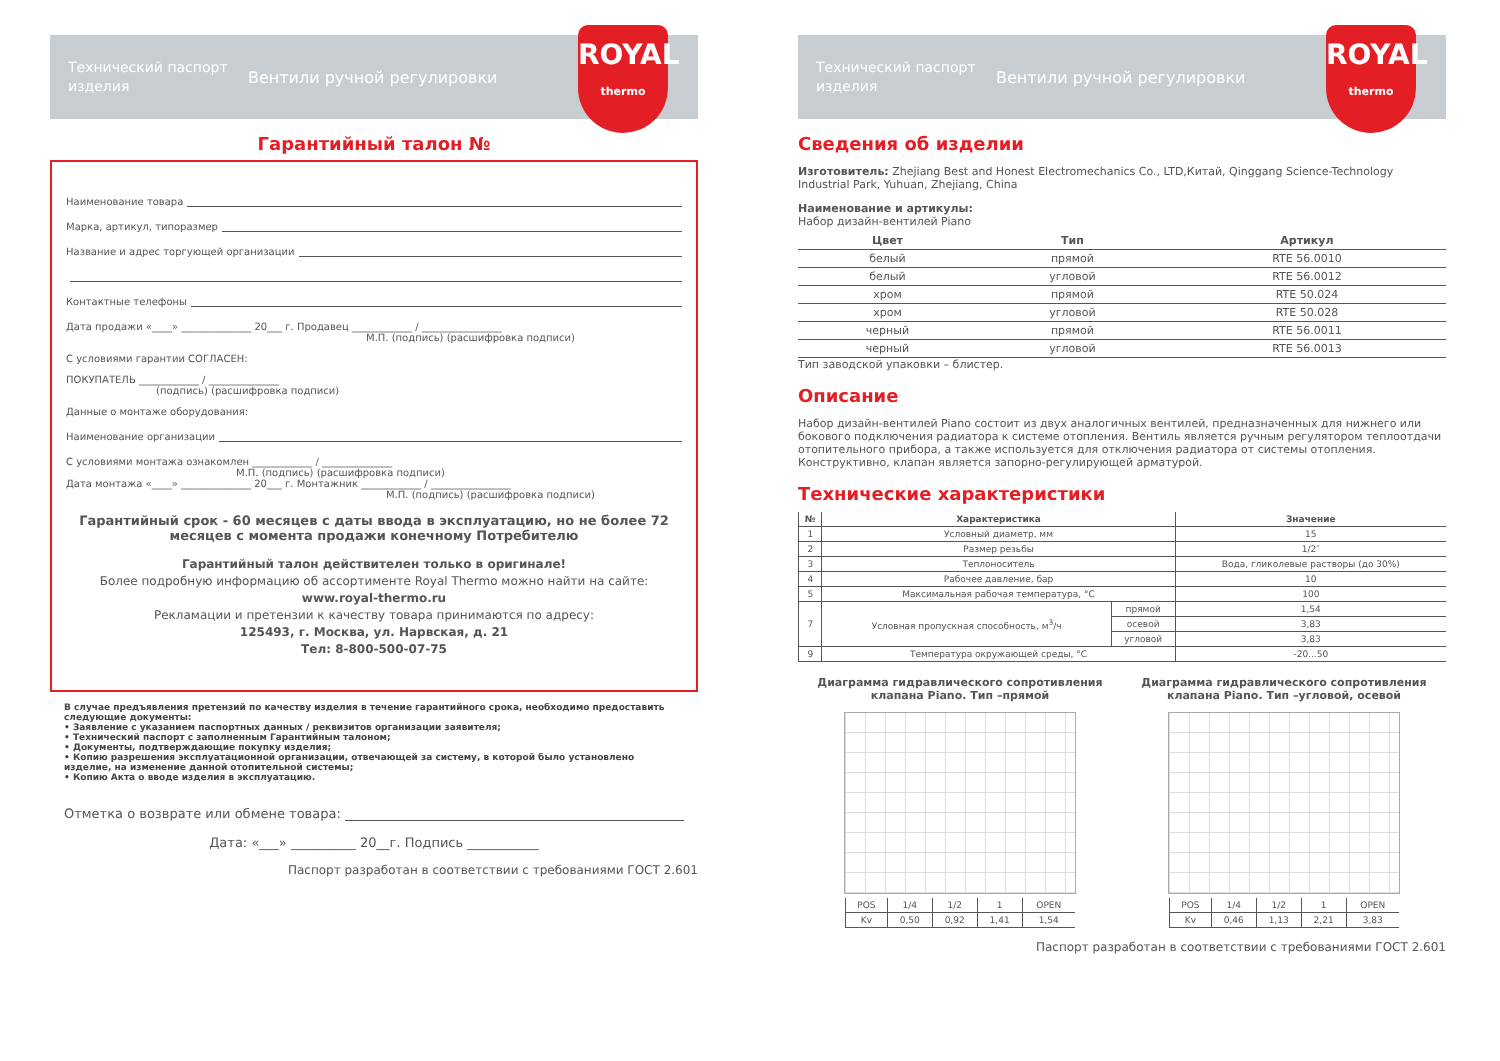Технический паспорт изделия
Вентили ручной регулировки
ROYAL
thermo
Гарантийный талон №
Наименование товара
Марка, артикул, типоразмер
Название и адрес торгующей организации
Контактные телефоны
Дата продажи «____» ______________ 20___ г. Продавец ____________ / ________________
М.П. (подпись) (расшифровка подписи)
С условиями гарантии СОГЛАСЕН:
ПОКУПАТЕЛЬ ____________ / ______________
(подпись) (расшифровка подписи)
Данные о монтаже оборудования:
Наименование организации
С условиями монтажа ознакомлен ____________ / ______________
М.П. (подпись) (расшифровка подписи)
Дата монтажа «____» ______________ 20___ г. Монтажник ____________ / ________________
М.П. (подпись) (расшифровка подписи)
Гарантийный срок - 60 месяцев с даты ввода в эксплуатацию, но не более 72 месяцев с момента продажи конечному Потребителю
Гарантийный талон действителен только в оригинале!
Более подробную информацию об ассортименте Royal Thermo можно найти на сайте:
www.royal-thermo.ru
Рекламации и претензии к качеству товара принимаются по адресу:
125493, г. Москва, ул. Нарвская, д. 21
Тел: 8-800-500-07-75
В случае предъявления претензий по качеству изделия в течение гарантийного срока, необходимо предоставить следующие документы:
• Заявление с указанием паспортных данных / реквизитов организации заявителя;
• Технический паспорт с заполненным Гарантийным талоном;
• Документы, подтверждающие покупку изделия;
• Копию разрешения эксплуатационной организации, отвечающей за систему, в которой было установлено изделие, на изменение данной отопительной системы;
• Копию Акта о вводе изделия в эксплуатацию.
Отметка о возврате или обмене товара:
Дата: «___» __________ 20__г. Подпись ___________
Паспорт разработан в соответствии с требованиями ГОСТ 2.601
Технический паспорт изделия
Вентили ручной регулировки
ROYAL
thermo
Сведения об изделии
Изготовитель: Zhejiang Best and Honest Electromechanics Co., LTD,Китай, Qinggang Science-Technology Industrial Park, Yuhuan, Zhejiang, China
Наименование и артикулы:
Набор дизайн-вентилей Piano
| Цвет | Тип | Артикул |
| --- | --- | --- |
| белый | прямой | RTE 56.0010 |
| белый | угловой | RTE 56.0012 |
| хром | прямой | RTE 50.024 |
| хром | угловой | RTE 50.028 |
| черный | прямой | RTE 56.0011 |
| черный | угловой | RTE 56.0013 |
Тип заводской упаковки – блистер.
Описание
Набор дизайн-вентилей Piano состоит из двух аналогичных вентилей, предназначенных для нижнего или бокового подключения радиатора к системе отопления. Вентиль является ручным регулятором теплоотдачи отопительного прибора, а также используется для отключения радиатора от системы отопления. Конструктивно, клапан является запорно-регулирующей арматурой.
Технические характеристики
| № | Характеристика | | Значение |
| --- | --- | --- | --- |
| 1 | Условный диаметр, мм | | 15 |
| 2 | Размер резьбы | | 1/2″ |
| 3 | Теплоноситель | | Вода, гликолевые растворы (до 30%) |
| 4 | Рабочее давление, бар | | 10 |
| 5 | Максимальная рабочая температура, °С | | 100 |
| 7 | Условная пропускная способность, м<sup>3</sup>/ч | прямой | 1,54 |
| | | осевой | 3,83 |
| | | угловой | 3,83 |
| 9 | Температура окружающей среды, °С | | -20...50 |
Диаграмма гидравлического сопротивления клапана Piano. Тип –прямой
| POS | 1/4 | 1/2 | 1 | OPEN |
| Kv | 0,50 | 0,92 | 1,41 | 1,54 |
Диаграмма гидравлического сопротивления клапана Piano. Тип –угловой, осевой
| POS | 1/4 | 1/2 | 1 | OPEN |
| Kv | 0,46 | 1,13 | 2,21 | 3,83 |
Паспорт разработан в соответствии с требованиями ГОСТ 2.601